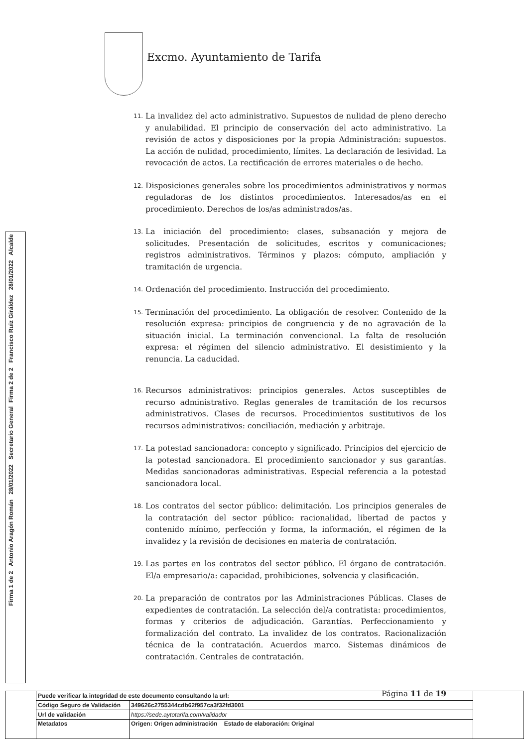Excmo. Ayuntamiento de Tarifa
11.
La invalidez del acto administrativo. Supuestos de nulidad de pleno derecho y anulabilidad. El principio de conservación del acto administrativo. La revisión de actos y disposiciones por la propia Administración: supuestos. La acción de nulidad, procedimiento, límites. La declaración de lesividad. La revocación de actos. La rectificación de errores materiales o de hecho.
12.
Disposiciones generales sobre los procedimientos administrativos y normas reguladoras de los distintos procedimientos. Interesados/as en el procedimiento. Derechos de los/as administrados/as.
13.
La iniciación del procedimiento: clases, subsanación y mejora de solicitudes. Presentación de solicitudes, escritos y comunicaciones; registros administrativos. Términos y plazos: cómputo, ampliación y tramitación de urgencia.
14.
Ordenación del procedimiento. Instrucción del procedimiento.
15.
Terminación del procedimiento. La obligación de resolver. Contenido de la resolución expresa: principios de congruencia y de no agravación de la situación inicial. La terminación convencional. La falta de resolución expresa: el régimen del silencio administrativo. El desistimiento y la renuncia. La caducidad.
16.
Recursos administrativos: principios generales. Actos susceptibles de recurso administrativo. Reglas generales de tramitación de los recursos administrativos. Clases de recursos. Procedimientos sustitutivos de los recursos administrativos: conciliación, mediación y arbitraje.
17.
La potestad sancionadora: concepto y significado. Principios del ejercicio de la potestad sancionadora. El procedimiento sancionador y sus garantías. Medidas sancionadoras administrativas. Especial referencia a la potestad sancionadora local.
18.
Los contratos del sector público: delimitación. Los principios generales de la contratación del sector público: racionalidad, libertad de pactos y contenido mínimo, perfección y forma, la información, el régimen de la invalidez y la revisión de decisiones en materia de contratación.
19.
Las partes en los contratos del sector público. El órgano de contratación. El/a empresario/a: capacidad, prohibiciones, solvencia y clasificación.
20.
La preparación de contratos por las Administraciones Públicas. Clases de expedientes de contratación. La selección del/a contratista: procedimientos, formas y criterios de adjudicación. Garantías. Perfeccionamiento y formalización del contrato. La invalidez de los contratos. Racionalización técnica de la contratación. Acuerdos marco. Sistemas dinámicos de contratación. Centrales de contratación.
Página 11 de 19
Firma 2 de 2 Francisco Ruiz Giráldez 28/01/2022 Alcalde
Firma 1 de 2 Antonio Aragón Román 28/01/2022 Secretario General
| | Puede verificar la integridad de este documento consultando la url: | | |
| | Código Seguro de Validación | 349626c2755344cdb62f957ca3f32fd3001 | |
| | Url de validación | https://sede.aytotarifa.com/validador | |
| | Metadatos | Origen: Origen administración Estado de elaboración: Original | |